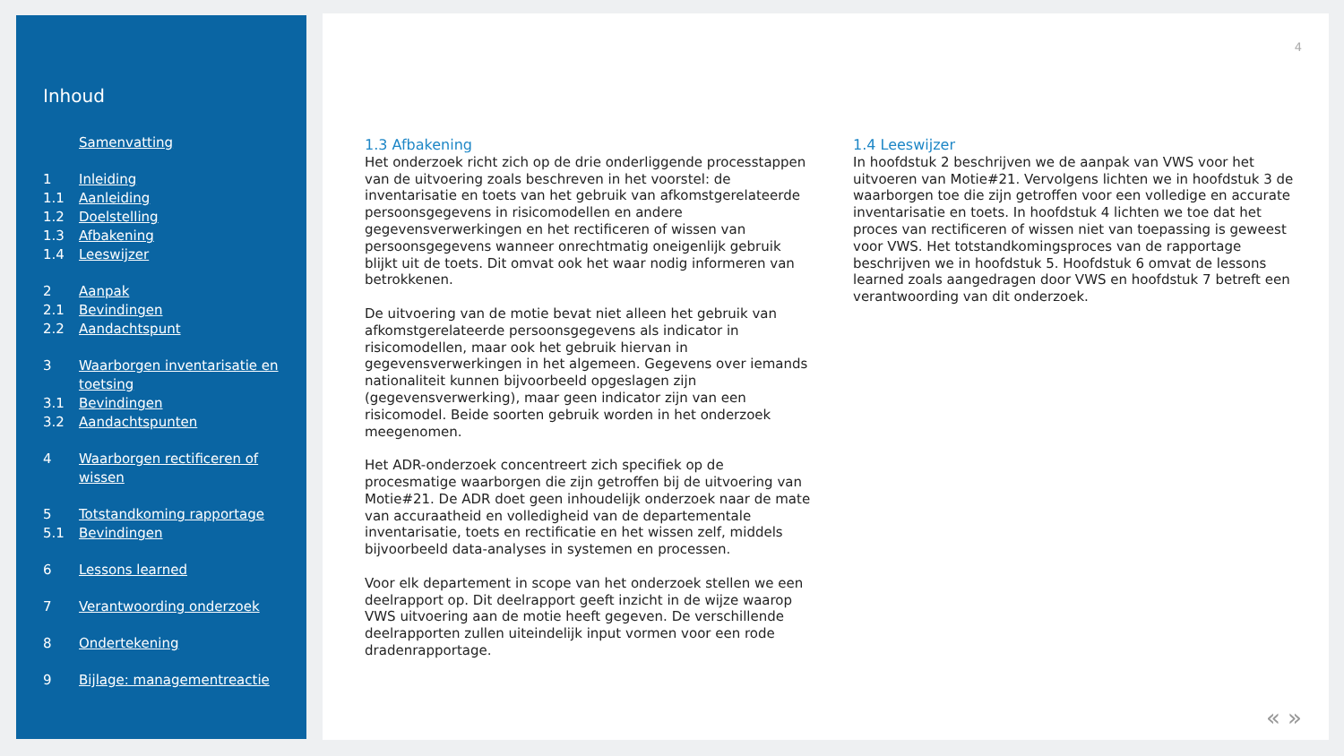Inhoud
Samenvatting
1 Inleiding
1.1 Aanleiding
1.2 Doelstelling
1.3 Afbakening
1.4 Leeswijzer
2 Aanpak
2.1 Bevindingen
2.2 Aandachtspunt
3 Waarborgen inventarisatie en toetsing
3.1 Bevindingen
3.2 Aandachtspunten
4 Waarborgen rectificeren of wissen
5 Totstandkoming rapportage
5.1 Bevindingen
6 Lessons learned
7 Verantwoording onderzoek
8 Ondertekening
9 Bijlage: managementreactie
4
1.3 Afbakening
Het onderzoek richt zich op de drie onderliggende processtappen van de uitvoering zoals beschreven in het voorstel: de inventarisatie en toets van het gebruik van afkomstgerelateerde persoonsgegevens in risicomodellen en andere gegevensverwerkingen en het rectificeren of wissen van persoonsgegevens wanneer onrechtmatig oneigenlijk gebruik blijkt uit de toets. Dit omvat ook het waar nodig informeren van betrokkenen.
De uitvoering van de motie bevat niet alleen het gebruik van afkomstgerelateerde persoonsgegevens als indicator in risicomodellen, maar ook het gebruik hiervan in gegevensverwerkingen in het algemeen. Gegevens over iemands nationaliteit kunnen bijvoorbeeld opgeslagen zijn (gegevensverwerking), maar geen indicator zijn van een risicomodel. Beide soorten gebruik worden in het onderzoek meegenomen.
Het ADR-onderzoek concentreert zich specifiek op de procesmatige waarborgen die zijn getroffen bij de uitvoering van Motie#21. De ADR doet geen inhoudelijk onderzoek naar de mate van accuraatheid en volledigheid van de departementale inventarisatie, toets en rectificatie en het wissen zelf, middels bijvoorbeeld data-analyses in systemen en processen.
Voor elk departement in scope van het onderzoek stellen we een deelrapport op. Dit deelrapport geeft inzicht in de wijze waarop VWS uitvoering aan de motie heeft gegeven. De verschillende deelrapporten zullen uiteindelijk input vormen voor een rode dradenrapportage.
1.4 Leeswijzer
In hoofdstuk 2 beschrijven we de aanpak van VWS voor het uitvoeren van Motie#21. Vervolgens lichten we in hoofdstuk 3 de waarborgen toe die zijn getroffen voor een volledige en accurate inventarisatie en toets. In hoofdstuk 4 lichten we toe dat het proces van rectificeren of wissen niet van toepassing is geweest voor VWS. Het totstandkomingsproces van de rapportage beschrijven we in hoofdstuk 5. Hoofdstuk 6 omvat de lessons learned zoals aangedragen door VWS en hoofdstuk 7 betreft een verantwoording van dit onderzoek.
« »